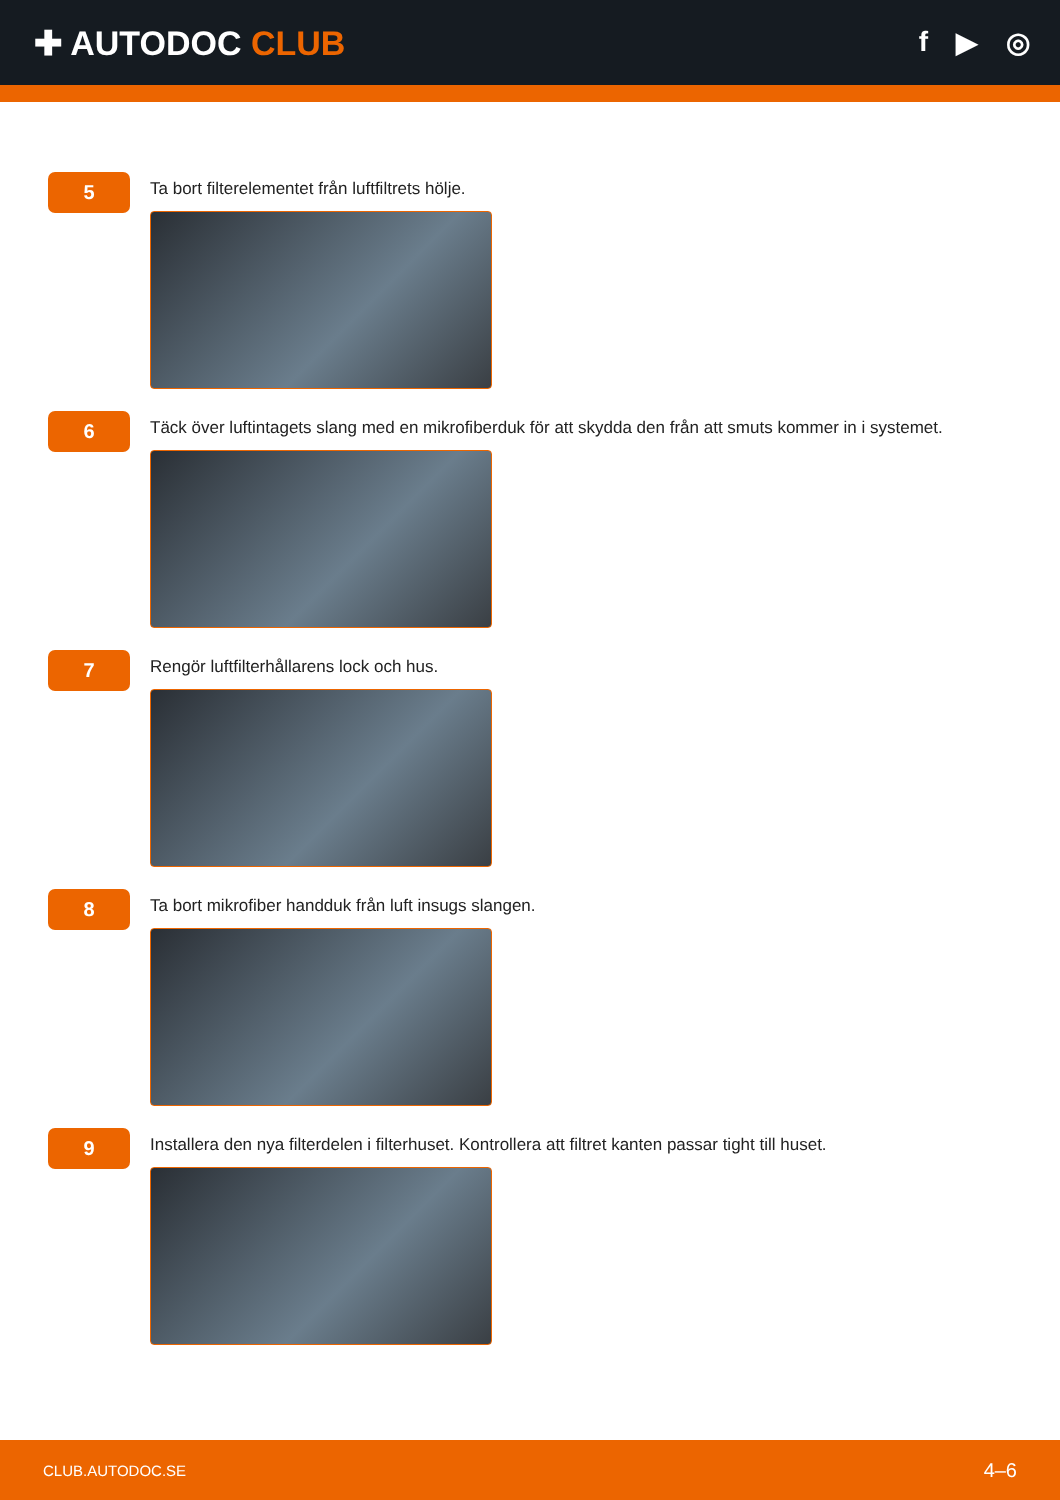✚ AUTODOC CLUB
f ▶ ◎
5
Ta bort filterelementet från luftfiltrets hölje.
6
Täck över luftintagets slang med en mikrofiberduk för att skydda den från att smuts kommer in i systemet.
7
Rengör luftfilterhållarens lock och hus.
8
Ta bort mikrofiber handduk från luft insugs slangen.
9
Installera den nya filterdelen i filterhuset. Kontrollera att filtret kanten passar tight till huset.
CLUB.AUTODOC.SE 4–6